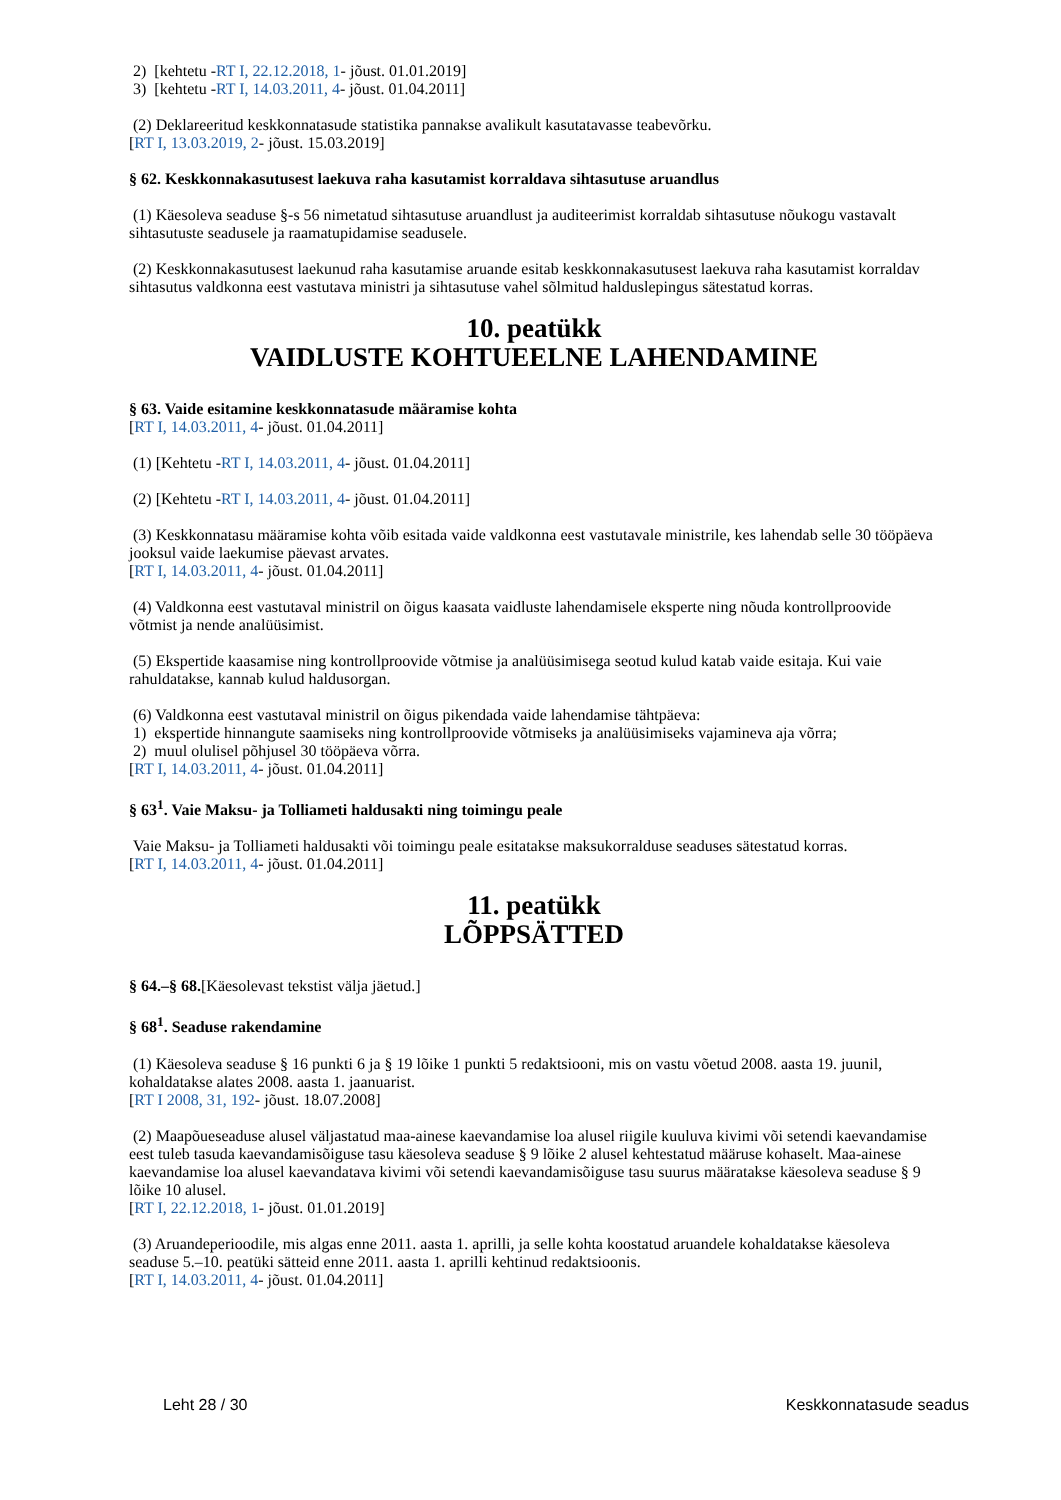2) [kehtetu -RT I, 22.12.2018, 1- jõust. 01.01.2019]
3) [kehtetu -RT I, 14.03.2011, 4- jõust. 01.04.2011]
(2) Deklareeritud keskkonnatasude statistika pannakse avalikult kasutatavasse teabevõrku.
[RT I, 13.03.2019, 2- jõust. 15.03.2019]
§ 62. Keskkonnakasutusest laekuva raha kasutamist korraldava sihtasutuse aruandlus
(1) Käesoleva seaduse §-s 56 nimetatud sihtasutuse aruandlust ja auditeerimist korraldab sihtasutuse nõukogu vastavalt sihtasutuste seadusele ja raamatupidamise seadusele.
(2) Keskkonnakasutusest laekunud raha kasutamise aruande esitab keskkonnakasutusest laekuva raha kasutamist korraldav sihtasutus valdkonna eest vastutava ministri ja sihtasutuse vahel sõlmitud halduslepingus sätestatud korras.
10. peatükk
VAIDLUSTE KOHTUEELNE LAHENDAMINE
§ 63. Vaide esitamine keskkonnatasude määramise kohta
[RT I, 14.03.2011, 4- jõust. 01.04.2011]
(1) [Kehtetu -RT I, 14.03.2011, 4- jõust. 01.04.2011]
(2) [Kehtetu -RT I, 14.03.2011, 4- jõust. 01.04.2011]
(3) Keskkonnatasu määramise kohta võib esitada vaide valdkonna eest vastutavale ministrile, kes lahendab selle 30 tööpäeva jooksul vaide laekumise päevast arvates.
[RT I, 14.03.2011, 4- jõust. 01.04.2011]
(4) Valdkonna eest vastutaval ministril on õigus kaasata vaidluste lahendamisele eksperte ning nõuda kontrollproovide võtmist ja nende analüüsimist.
(5) Ekspertide kaasamise ning kontrollproovide võtmise ja analüüsimisega seotud kulud katab vaide esitaja. Kui vaie rahuldatakse, kannab kulud haldusorgan.
(6) Valdkonna eest vastutaval ministril on õigus pikendada vaide lahendamise tähtpäeva:
1) ekspertide hinnangute saamiseks ning kontrollproovide võtmiseks ja analüüsimiseks vajamineva aja võrra;
2) muul olulisel põhjusel 30 tööpäeva võrra.
[RT I, 14.03.2011, 4- jõust. 01.04.2011]
§ 63<sup>1</sup>. Vaie Maksu- ja Tolliameti haldusakti ning toimingu peale
Vaie Maksu- ja Tolliameti haldusakti või toimingu peale esitatakse maksukorralduse seaduses sätestatud korras.
[RT I, 14.03.2011, 4- jõust. 01.04.2011]
11. peatükk
LÕPPSÄTTED
§ 64.–§ 68.[Käesolevast tekstist välja jäetud.]
§ 68<sup>1</sup>. Seaduse rakendamine
(1) Käesoleva seaduse § 16 punkti 6 ja § 19 lõike 1 punkti 5 redaktsiooni, mis on vastu võetud 2008. aasta 19. juunil, kohaldatakse alates 2008. aasta 1. jaanuarist.
[RT I 2008, 31, 192- jõust. 18.07.2008]
(2) Maapõueseaduse alusel väljastatud maa-ainese kaevandamise loa alusel riigile kuuluva kivimi või setendi kaevandamise eest tuleb tasuda kaevandamisõiguse tasu käesoleva seaduse § 9 lõike 2 alusel kehtestatud määruse kohaselt. Maa-ainese kaevandamise loa alusel kaevandatava kivimi või setendi kaevandamisõiguse tasu suurus määratakse käesoleva seaduse § 9 lõike 10 alusel.
[RT I, 22.12.2018, 1- jõust. 01.01.2019]
(3) Aruandeperioodile, mis algas enne 2011. aasta 1. aprilli, ja selle kohta koostatud aruandele kohaldatakse käesoleva seaduse 5.–10. peatüki sätteid enne 2011. aasta 1. aprilli kehtinud redaktsioonis.
[RT I, 14.03.2011, 4- jõust. 01.04.2011]
Leht 28 / 30 Keskkonnatasude seadus